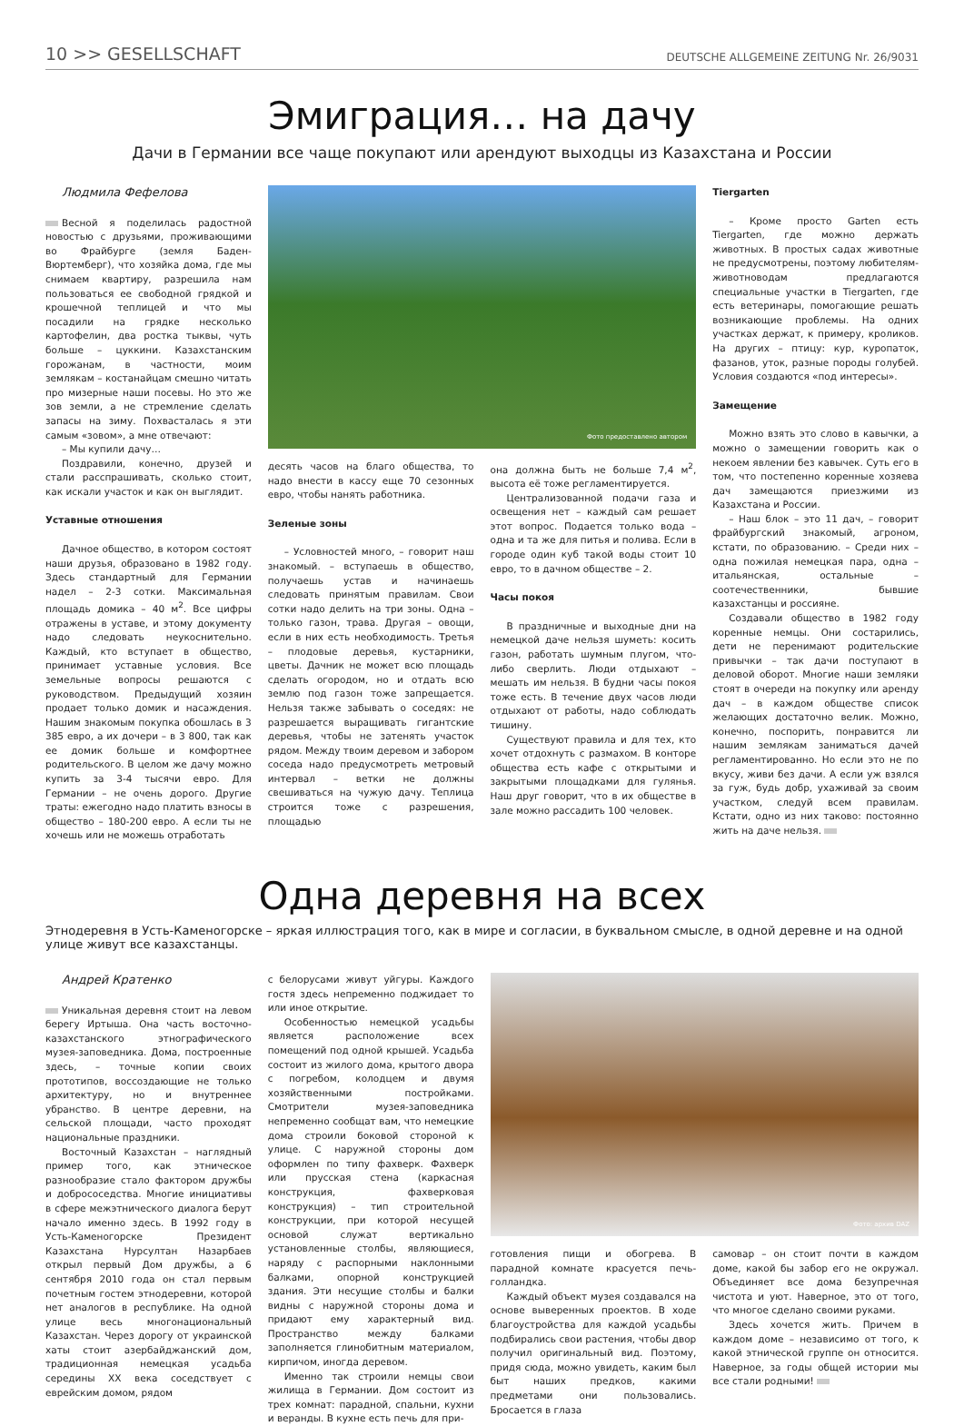10 >> GESELLSCHAFT
DEUTSCHE ALLGEMEINE ZEITUNG Nr. 26/9031
Эмиграция… на дачу
Дачи в Германии все чаще покупают или арендуют выходцы из Казахстана и России
Людмила Фефелова
Весной я поделилась радостной новостью с друзьями, проживающими во Фрайбурге (земля Баден-Вюртемберг), что хозяйка дома, где мы снимаем квартиру, разрешила нам пользоваться ее свободной грядкой и крошечной теплицей и что мы посадили на грядке несколько картофелин, два ростка тыквы, чуть больше – цуккини. Казахстанским горожанам, в частности, моим землякам – костанайцам смешно читать про мизерные наши посевы. Но это же зов земли, а не стремление сделать запасы на зиму. Похвасталась я эти самым «зовом», а мне отвечают:
– Мы купили дачу…
Поздравили, конечно, друзей и стали расспрашивать, сколько стоит, как искали участок и как он выглядит.
Уставные отношения
Дачное общество, в котором состоят наши друзья, образовано в 1982 году. Здесь стандартный для Германии надел – 2-3 сотки. Максимальная площадь домика – 40 м<sup>2</sup>. Все цифры отражены в уставе, и этому документу надо следовать неукоснительно. Каждый, кто вступает в общество, принимает уставные условия. Все земельные вопросы решаются с руководством. Предыдущий хозяин продает только домик и насаждения. Нашим знакомым покупка обошлась в 3 385 евро, а их дочери – в 3 800, так как ее домик больше и комфортнее родительского. В целом же дачу можно купить за 3-4 тысячи евро. Для Германии – не очень дорого. Другие траты: ежегодно надо платить взносы в общество – 180-200 евро. А если ты не хочешь или не можешь отработать
Фото предоставлено автором
десять часов на благо общества, то надо внести в кассу еще 70 сезонных евро, чтобы нанять работника.
Зеленые зоны
– Условностей много, – говорит наш знакомый. – вступаешь в общество, получаешь устав и начинаешь следовать принятым правилам. Свои сотки надо делить на три зоны. Одна – только газон, трава. Другая – овощи, если в них есть необходимость. Третья – плодовые деревья, кустарники, цветы. Дачник не может всю площадь сделать огородом, но и отдать всю землю под газон тоже запрещается. Нельзя также забывать о соседях: не разрешается выращивать гигантские деревья, чтобы не затенять участок рядом. Между твоим деревом и забором соседа надо предусмотреть метровый интервал – ветки не должны свешиваться на чужую дачу. Теплица строится тоже с разрешения, площадью
она должна быть не больше 7,4 м<sup>2</sup>, высота её тоже регламентируется.
Централизованной подачи газа и освещения нет – каждый сам решает этот вопрос. Подается только вода – одна и та же для питья и полива. Если в городе один куб такой воды стоит 10 евро, то в дачном обществе – 2.
Часы покоя
В праздничные и выходные дни на немецкой даче нельзя шуметь: косить газон, работать шумным плугом, что-либо сверлить. Люди отдыхают – мешать им нельзя. В будни часы покоя тоже есть. В течение двух часов люди отдыхают от работы, надо соблюдать тишину.
Существуют правила и для тех, кто хочет отдохнуть с размахом. В конторе общества есть кафе с открытыми и закрытыми площадками для гулянья. Наш друг говорит, что в их обществе в зале можно рассадить 100 человек.
Tiergarten
– Кроме просто Garten есть Tiergarten, где можно держать животных. В простых садах животные не предусмотрены, поэтому любителям-животноводам предлагаются специальные участки в Tiergarten, где есть ветеринары, помогающие решать возникающие проблемы. На одних участках держат, к примеру, кроликов. На других – птицу: кур, куропаток, фазанов, уток, разные породы голубей. Условия создаются «под интересы».
Замещение
Можно взять это слово в кавычки, а можно о замещении говорить как о некоем явлении без кавычек. Суть его в том, что постепенно коренные хозяева дач замещаются приезжими из Казахстана и России.
– Наш блок – это 11 дач, – говорит фрайбургский знакомый, агроном, кстати, по образованию. – Среди них – одна пожилая немецкая пара, одна – итальянская, остальные – соотечественники, бывшие казахстанцы и россияне.
Создавали общество в 1982 году коренные немцы. Они состарились, дети не перенимают родительские привычки – так дачи поступают в деловой оборот. Многие наши земляки стоят в очереди на покупку или аренду дач – в каждом обществе список желающих достаточно велик. Можно, конечно, поспорить, понравится ли нашим землякам заниматься дачей регламентированно. Но если это не по вкусу, живи без дачи. А если уж взялся за гуж, будь добр, ухаживай за своим участком, следуй всем правилам. Кстати, одно из них таково: постоянно жить на даче нельзя.
Одна деревня на всех
Этнодеревня в Усть-Каменогорске – яркая иллюстрация того, как в мире и согласии, в буквальном смысле, в одной деревне и на одной улице живут все казахстанцы.
Андрей Кратенко
Уникальная деревня стоит на левом берегу Иртыша. Она часть восточно-казахстанского этнографического музея-заповедника. Дома, построенные здесь, – точные копии своих прототипов, воссоздающие не только архитектуру, но и внутреннее убранство. В центре деревни, на сельской площади, часто проходят национальные праздники.
Восточный Казахстан – наглядный пример того, как этническое разнообразие стало фактором дружбы и добрососедства. Многие инициативы в сфере межэтнического диалога берут начало именно здесь. В 1992 году в Усть-Каменогорске Президент Казахстана Нурсултан Назарбаев открыл первый Дом дружбы, а 6 сентября 2010 года он стал первым почетным гостем этнодеревни, которой нет аналогов в республике. На одной улице весь многонациональный Казахстан. Через дорогу от украинской хаты стоит азербайджанский дом, традиционная немецкая усадьба середины XX века соседствует с еврейским домом, рядом
с белорусами живут уйгуры. Каждого гостя здесь непременно поджидает то или иное открытие.
Особенностью немецкой усадьбы является расположение всех помещений под одной крышей. Усадьба состоит из жилого дома, крытого двора с погребом, колодцем и двумя хозяйственными постройками. Смотрители музея-заповедника непременно сообщат вам, что немецкие дома строили боковой стороной к улице. С наружной стороны дом оформлен по типу фахверк. Фахверк или прусская стена (каркасная конструкция, фахверковая конструкция) – тип строительной конструкции, при которой несущей основой служат вертикально установленные столбы, являющиеся, наряду с распорными наклонными балками, опорной конструкцией здания. Эти несущие столбы и балки видны с наружной стороны дома и придают ему характерный вид. Пространство между балками заполняется глинобитным материалом, кирпичом, иногда деревом.
Именно так строили немцы свои жилища в Германии. Дом состоит из трех комнат: парадной, спальни, кухни и веранды. В кухне есть печь для при-
Фото: архив DAZ
готовления пищи и обогрева. В парадной комнате красуется печь-голландка.
Каждый объект музея создавался на основе выверенных проектов. В ходе благоустройства для каждой усадьбы подбирались свои растения, чтобы двор получил оригинальный вид. Поэтому, придя сюда, можно увидеть, каким был быт наших предков, какими предметами они пользовались. Бросается в глаза
самовар – он стоит почти в каждом доме, какой бы забор его не окружал. Объединяет все дома безупречная чистота и уют. Наверное, это от того, что многое сделано своими руками.
Здесь хочется жить. Причем в каждом доме – независимо от того, к какой этнической группе он относится. Наверное, за годы общей истории мы все стали родными!